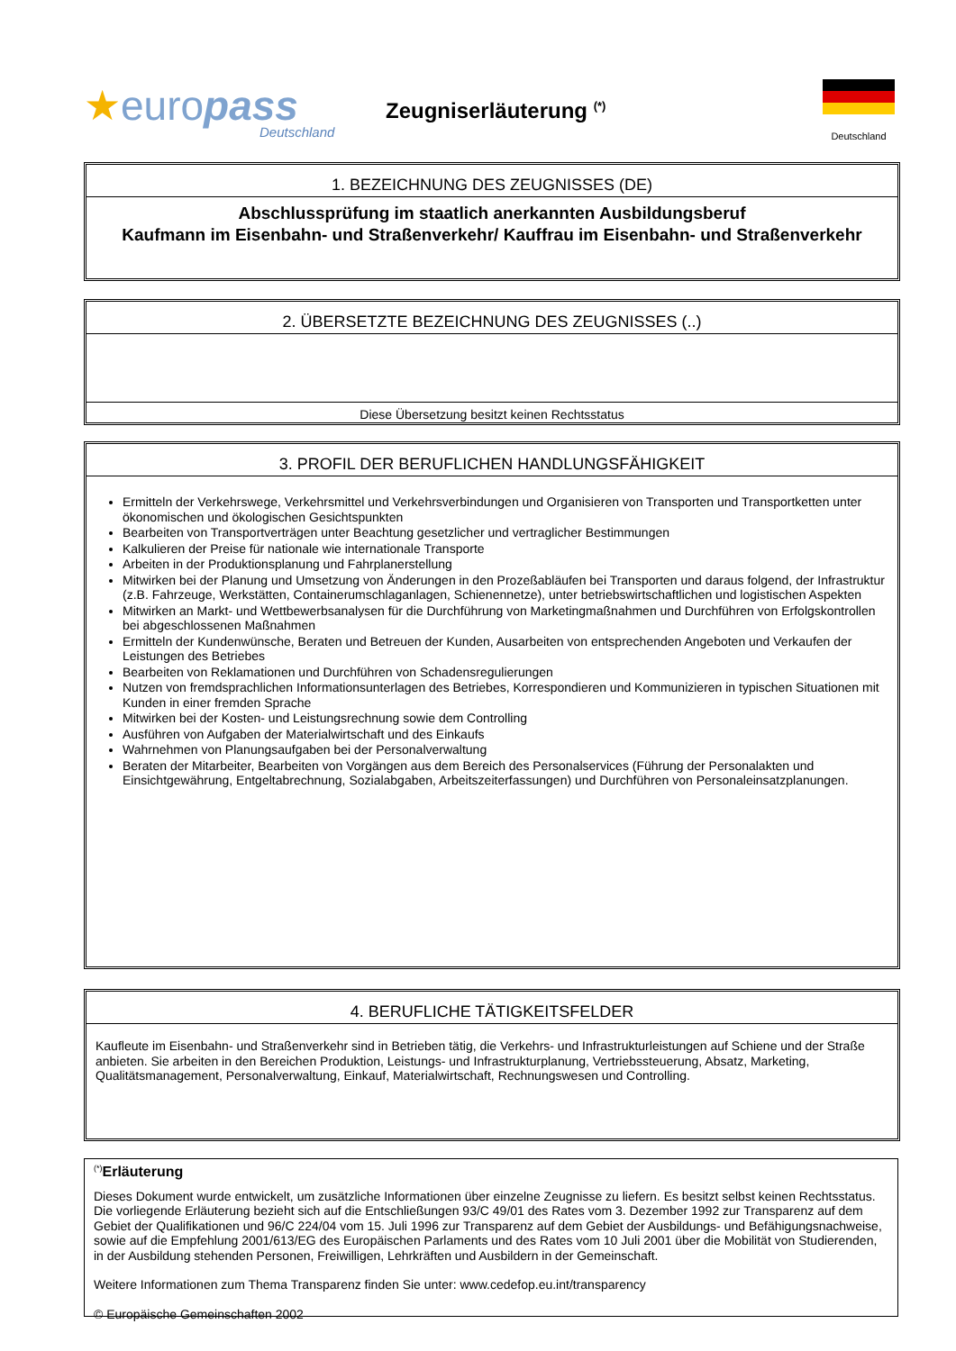★europass
Deutschland
Zeugniserläuterung <sup>(*)</sup>
Deutschland
1. BEZEICHNUNG DES ZEUGNISSES (DE)
Abschlussprüfung im staatlich anerkannten Ausbildungsberuf
Kaufmann im Eisenbahn- und Straßenverkehr/ Kauffrau im Eisenbahn- und Straßenverkehr
2. ÜBERSETZTE BEZEICHNUNG DES ZEUGNISSES (..)
Diese Übersetzung besitzt keinen Rechtsstatus
3. PROFIL DER BERUFLICHEN HANDLUNGSFÄHIGKEIT
Ermitteln der Verkehrswege, Verkehrsmittel und Verkehrsverbindungen und Organisieren von Transporten und Transportketten unter ökonomischen und ökologischen Gesichtspunkten
Bearbeiten von Transportverträgen unter Beachtung gesetzlicher und vertraglicher Bestimmungen
Kalkulieren der Preise für nationale wie internationale Transporte
Arbeiten in der Produktionsplanung und Fahrplanerstellung
Mitwirken bei der Planung und Umsetzung von Änderungen in den Prozeßabläufen bei Transporten und daraus folgend, der Infrastruktur (z.B. Fahrzeuge, Werkstätten, Containerumschlaganlagen, Schienennetze), unter betriebswirtschaftlichen und logistischen Aspekten
Mitwirken an Markt- und Wettbewerbsanalysen für die Durchführung von Marketingmaßnahmen und Durchführen von Erfolgskontrollen bei abgeschlossenen Maßnahmen
Ermitteln der Kundenwünsche, Beraten und Betreuen der Kunden, Ausarbeiten von entsprechenden Angeboten und Verkaufen der Leistungen des Betriebes
Bearbeiten von Reklamationen und Durchführen von Schadensregulierungen
Nutzen von fremdsprachlichen Informationsunterlagen des Betriebes, Korrespondieren und Kommunizieren in typischen Situationen mit Kunden in einer fremden Sprache
Mitwirken bei der Kosten- und Leistungsrechnung sowie dem Controlling
Ausführen von Aufgaben der Materialwirtschaft und des Einkaufs
Wahrnehmen von Planungsaufgaben bei der Personalverwaltung
Beraten der Mitarbeiter, Bearbeiten von Vorgängen aus dem Bereich des Personalservices (Führung der Personalakten und Einsichtgewährung, Entgeltabrechnung, Sozialabgaben, Arbeitszeiterfassungen) und Durchführen von Personaleinsatzplanungen.
4. BERUFLICHE TÄTIGKEITSFELDER
Kaufleute im Eisenbahn- und Straßenverkehr sind in Betrieben tätig, die Verkehrs- und Infrastrukturleistungen auf Schiene und der Straße anbieten. Sie arbeiten in den Bereichen Produktion, Leistungs- und Infrastrukturplanung, Vertriebssteuerung, Absatz, Marketing, Qualitätsmanagement, Personalverwaltung, Einkauf, Materialwirtschaft, Rechnungswesen und Controlling.
<sup>(*)</sup> Erläuterung
Dieses Dokument wurde entwickelt, um zusätzliche Informationen über einzelne Zeugnisse zu liefern. Es besitzt selbst keinen Rechtsstatus. Die vorliegende Erläuterung bezieht sich auf die Entschließungen 93/C 49/01 des Rates vom 3. Dezember 1992 zur Transparenz auf dem Gebiet der Qualifikationen und 96/C 224/04 vom 15. Juli 1996 zur Transparenz auf dem Gebiet der Ausbildungs- und Befähigungsnachweise, sowie auf die Empfehlung 2001/613/EG des Europäischen Parlaments und des Rates vom 10 Juli 2001 über die Mobilität von Studierenden, in der Ausbildung stehenden Personen, Freiwilligen, Lehrkräften und Ausbildern in der Gemeinschaft.
Weitere Informationen zum Thema Transparenz finden Sie unter: www.cedefop.eu.int/transparency
© Europäische Gemeinschaften 2002